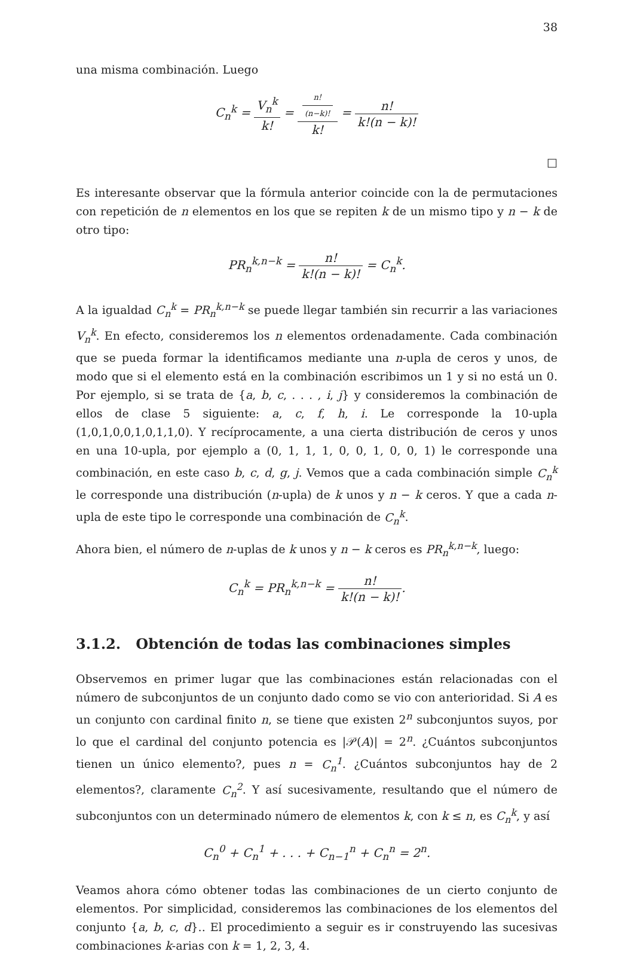38
una misma combinación. Luego
C<sub>n</sub><sup>k</sup> = V<sub>n</sub><sup>k</sup> k! = n!
(n−k)! k! = n! k!(n − k)!
□
Es interesante observar que la fórmula anterior coincide con la de permutaciones con repetición de n elementos en los que se repiten k de un mismo tipo y n − k de otro tipo:
PR<sub>n</sub><sup>k,n−k</sup> = n! k!(n − k)! = C<sub>n</sub><sup>k</sup>.
A la igualdad C<sub>n</sub><sup>k</sup> = PR<sub>n</sub><sup>k,n−k</sup> se puede llegar también sin recurrir a las variaciones V<sub>n</sub><sup>k</sup>. En efecto, consideremos los n elementos ordenadamente. Cada combinación que se pueda formar la identificamos mediante una n-upla de ceros y unos, de modo que si el elemento está en la combinación escribimos un 1 y si no está un 0. Por ejemplo, si se trata de {a, b, c, . . . , i, j} y consideremos la combinación de ellos de clase 5 siguiente: a, c, f, h, i. Le corresponde la 10-upla (1,0,1,0,0,1,0,1,1,0). Y recíprocamente, a una cierta distribución de ceros y unos en una 10-upla, por ejemplo a (0, 1, 1, 1, 0, 0, 1, 0, 0, 1) le corresponde una combinación, en este caso b, c, d, g, j. Vemos que a cada combinación simple C<sub>n</sub><sup>k</sup> le corresponde una distribución (n-upla) de k unos y n − k ceros. Y que a cada n-upla de este tipo le corresponde una combinación de C<sub>n</sub><sup>k</sup>.
Ahora bien, el número de n-uplas de k unos y n − k ceros es PR<sub>n</sub><sup>k,n−k</sup>, luego:
C<sub>n</sub><sup>k</sup> = PR<sub>n</sub><sup>k,n−k</sup> = n! k!(n − k)!.
3.1.2. Obtención de todas las combinaciones simples
Observemos en primer lugar que las combinaciones están relacionadas con el número de subconjuntos de un conjunto dado como se vio con anterioridad. Si A es un conjunto con cardinal finito n, se tiene que existen 2<sup>n</sup> subconjuntos suyos, por lo que el cardinal del conjunto potencia es |𝒫(A)| = 2<sup>n</sup>. ¿Cuántos subconjuntos tienen un único elemento?, pues n = C<sub>n</sub><sup>1</sup>. ¿Cuántos subconjuntos hay de 2 elementos?, claramente C<sub>n</sub><sup>2</sup>. Y así sucesivamente, resultando que el número de subconjuntos con un determinado número de elementos k, con k ≤ n, es C<sub>n</sub><sup>k</sup>, y así
C<sub>n</sub><sup>0</sup> + C<sub>n</sub><sup>1</sup> + . . . + C<sub>n−1</sub><sup>n</sup> + C<sub>n</sub><sup>n</sup> = 2<sup>n</sup>.
Veamos ahora cómo obtener todas las combinaciones de un cierto conjunto de elementos. Por simplicidad, consideremos las combinaciones de los elementos del conjunto {a, b, c, d}.. El procedimiento a seguir es ir construyendo las sucesivas combinaciones k-arias con k = 1, 2, 3, 4.